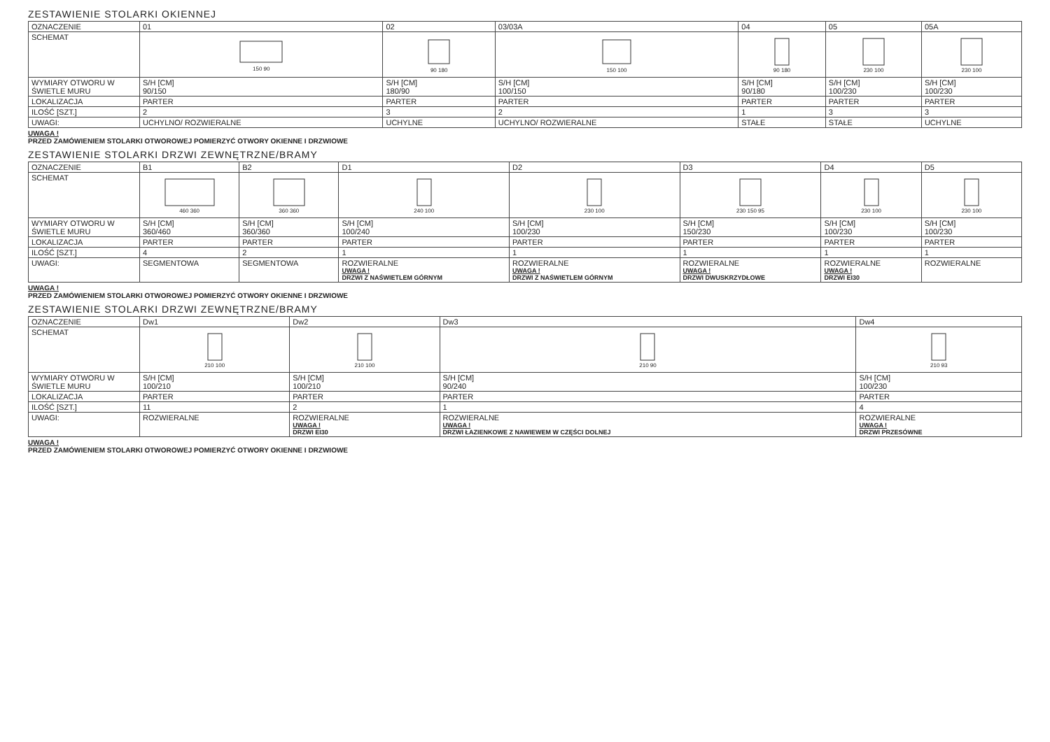ZESTAWIENIE STOLARKI OKIENNEJ
| OZNACZENIE | 01 | 02 | 03/03A | 04 | 05 | 05A |
| SCHEMAT | 150 90 | 90 180 | 150 100 | 90 180 | 230 100 | 230 100 |
| WYMIARY OTWORU W ŚWIETLE MURU | S/H [CM] 90/150 | S/H [CM] 180/90 | S/H [CM] 100/150 | S/H [CM] 90/180 | S/H [CM] 100/230 | S/H [CM] 100/230 |
| LOKALIZACJA | PARTER | PARTER | PARTER | PARTER | PARTER | PARTER |
| ILOŚĆ [SZT.] | 2 | 3 | 2 | 1 | 3 | 3 |
| UWAGI: | UCHYLNO/ ROZWIERALNE | UCHYLNE | UCHYLNO/ ROZWIERALNE | STAŁE | STAŁE | UCHYLNE |
UWAGA !
PRZED ZAMÓWIENIEM STOLARKI OTWOROWEJ POMIERZYĆ OTWORY OKIENNE I DRZWIOWE
ZESTAWIENIE STOLARKI DRZWI ZEWNĘTRZNE/BRAMY
| OZNACZENIE | B1 | B2 | D1 | D2 | D3 | D4 | D5 |
| SCHEMAT | 460 360 | 360 360 | 240 100 | 230 100 | 230 150 95 | 230 100 | 230 100 |
| WYMIARY OTWORU W ŚWIETLE MURU | S/H [CM] 360/460 | S/H [CM] 360/360 | S/H [CM] 100/240 | S/H [CM] 100/230 | S/H [CM] 150/230 | S/H [CM] 100/230 | S/H [CM] 100/230 |
| LOKALIZACJA | PARTER | PARTER | PARTER | PARTER | PARTER | PARTER | PARTER |
| ILOŚĆ [SZT.] | 4 | 2 | 1 | 1 | 1 | 1 | 1 |
| UWAGI: | SEGMENTOWA | SEGMENTOWA | ROZWIERALNE UWAGA ! DRZWI Z NAŚWIETLEM GÓRNYM | ROZWIERALNE UWAGA ! DRZWI Z NAŚWIETLEM GÓRNYM | ROZWIERALNE UWAGA ! DRZWI DWUSKRZYDŁOWE | ROZWIERALNE UWAGA ! DRZWI EI30 | ROZWIERALNE |
UWAGA !
PRZED ZAMÓWIENIEM STOLARKI OTWOROWEJ POMIERZYĆ OTWORY OKIENNE I DRZWIOWE
ZESTAWIENIE STOLARKI DRZWI ZEWNĘTRZNE/BRAMY
| OZNACZENIE | Dw1 | Dw2 | Dw3 | Dw4 |
| SCHEMAT | 210 100 | 210 100 | 210 90 | 210 93 |
| WYMIARY OTWORU W ŚWIETLE MURU | S/H [CM] 100/210 | S/H [CM] 100/210 | S/H [CM] 90/240 | S/H [CM] 100/230 |
| LOKALIZACJA | PARTER | PARTER | PARTER | PARTER |
| ILOŚĆ [SZT.] | 11 | 2 | 1 | 4 |
| UWAGI: | ROZWIERALNE | ROZWIERALNE UWAGA ! DRZWI EI30 | ROZWIERALNE UWAGA ! DRZWI ŁAZIENKOWE Z NAWIEWEM W CZĘŚCI DOLNEJ | ROZWIERALNE UWAGA ! DRZWI PRZESÓWNE |
UWAGA !
PRZED ZAMÓWIENIEM STOLARKI OTWOROWEJ POMIERZYĆ OTWORY OKIENNE I DRZWIOWE